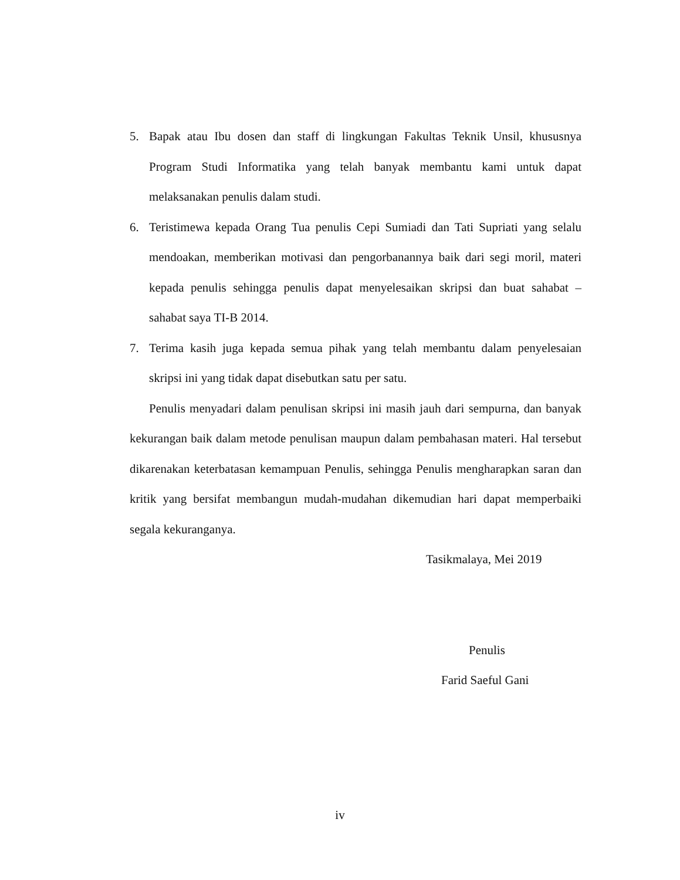5. Bapak atau Ibu dosen dan staff di lingkungan Fakultas Teknik Unsil, khususnya Program Studi Informatika yang telah banyak membantu kami untuk dapat melaksanakan penulis dalam studi.
6. Teristimewa kepada Orang Tua penulis Cepi Sumiadi dan Tati Supriati yang selalu mendoakan, memberikan motivasi dan pengorbanannya baik dari segi moril, materi kepada penulis sehingga penulis dapat menyelesaikan skripsi dan buat sahabat – sahabat saya TI-B 2014.
7. Terima kasih juga kepada semua pihak yang telah membantu dalam penyelesaian skripsi ini yang tidak dapat disebutkan satu per satu.
Penulis menyadari dalam penulisan skripsi ini masih jauh dari sempurna, dan banyak kekurangan baik dalam metode penulisan maupun dalam pembahasan materi. Hal tersebut dikarenakan keterbatasan kemampuan Penulis, sehingga Penulis mengharapkan saran dan kritik yang bersifat membangun mudah-mudahan dikemudian hari dapat memperbaiki segala kekuranganya.
Tasikmalaya, Mei 2019
Penulis
Farid Saeful Gani
iv